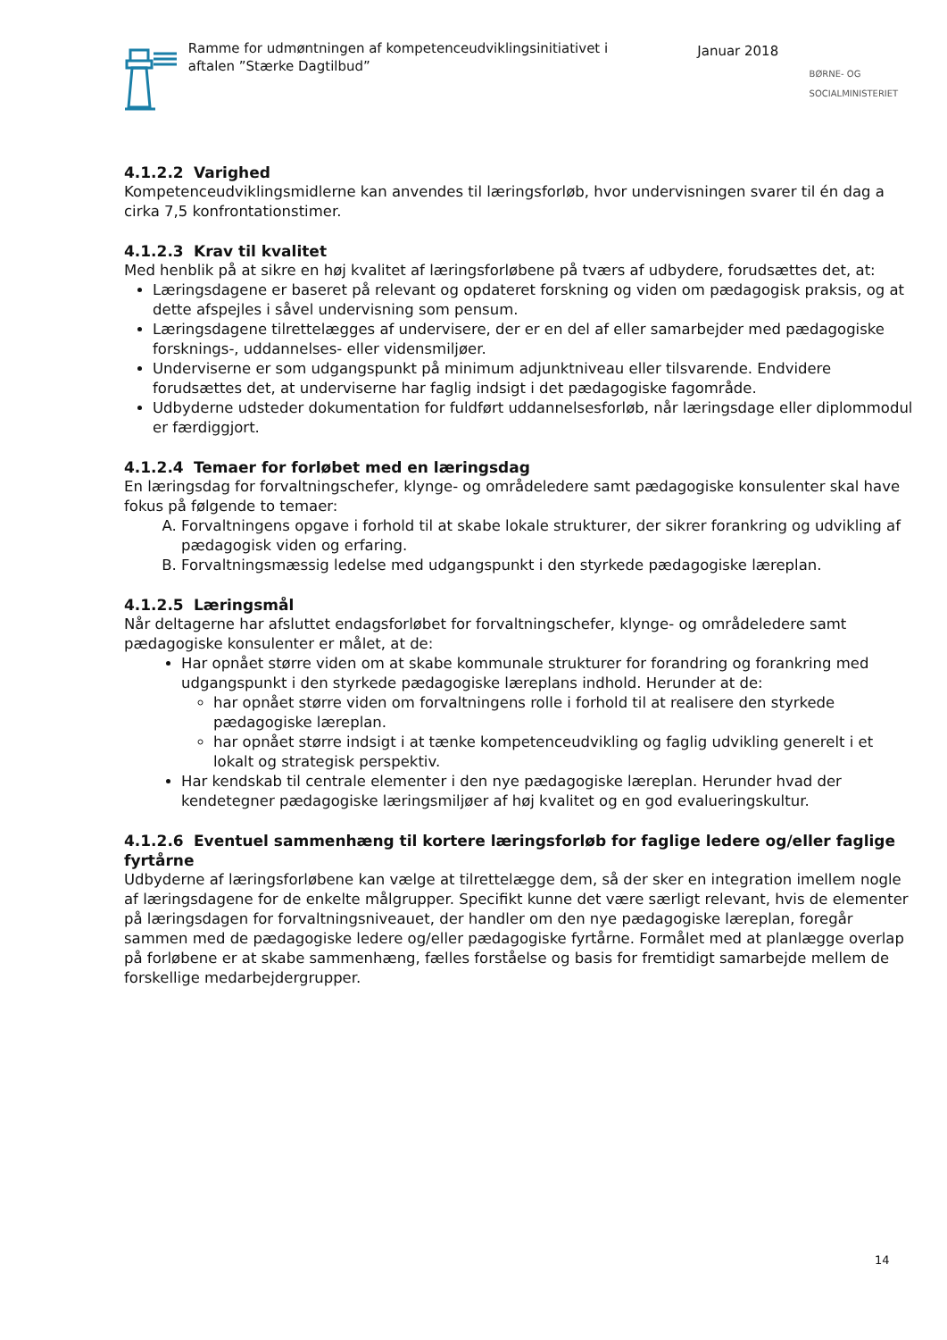Ramme for udmøntningen af kompetenceudviklingsinitiativet i aftalen ”Stærke Dagtilbud”
Januar 2018
BØRNE- OG SOCIALMINISTERIET
4.1.2.2 Varighed
Kompetenceudviklingsmidlerne kan anvendes til læringsforløb, hvor undervisningen svarer til én dag a cirka 7,5 konfrontationstimer.
4.1.2.3 Krav til kvalitet
Med henblik på at sikre en høj kvalitet af læringsforløbene på tværs af udbydere, forudsættes det, at:
Læringsdagene er baseret på relevant og opdateret forskning og viden om pædagogisk praksis, og at dette afspejles i såvel undervisning som pensum.
Læringsdagene tilrettelægges af undervisere, der er en del af eller samarbejder med pædagogiske forsknings-, uddannelses- eller vidensmiljøer.
Underviserne er som udgangspunkt på minimum adjunktniveau eller tilsvarende. Endvidere forudsættes det, at underviserne har faglig indsigt i det pædagogiske fagområde.
Udbyderne udsteder dokumentation for fuldført uddannelsesforløb, når læringsdage eller diplommodul er færdiggjort.
4.1.2.4 Temaer for forløbet med en læringsdag
En læringsdag for forvaltningschefer, klynge- og områdeledere samt pædagogiske konsulenter skal have fokus på følgende to temaer:
A. Forvaltningens opgave i forhold til at skabe lokale strukturer, der sikrer forankring og udvikling af pædagogisk viden og erfaring.
B. Forvaltningsmæssig ledelse med udgangspunkt i den styrkede pædagogiske læreplan.
4.1.2.5 Læringsmål
Når deltagerne har afsluttet endagsforløbet for forvaltningschefer, klynge- og områdeledere samt pædagogiske konsulenter er målet, at de:
Har opnået større viden om at skabe kommunale strukturer for forandring og forankring med udgangspunkt i den styrkede pædagogiske læreplans indhold. Herunder at de:
har opnået større viden om forvaltningens rolle i forhold til at realisere den styrkede pædagogiske læreplan.
har opnået større indsigt i at tænke kompetenceudvikling og faglig udvikling generelt i et lokalt og strategisk perspektiv.
Har kendskab til centrale elementer i den nye pædagogiske læreplan. Herunder hvad der kendetegner pædagogiske læringsmiljøer af høj kvalitet og en god evalueringskultur.
4.1.2.6 Eventuel sammenhæng til kortere læringsforløb for faglige ledere og/eller faglige fyrtårne
Udbyderne af læringsforløbene kan vælge at tilrettelægge dem, så der sker en integration imellem nogle af læringsdagene for de enkelte målgrupper. Specifikt kunne det være særligt relevant, hvis de elementer på læringsdagen for forvaltningsniveauet, der handler om den nye pædagogiske læreplan, foregår sammen med de pædagogiske ledere og/eller pædagogiske fyrtårne. Formålet med at planlægge overlap på forløbene er at skabe sammenhæng, fælles forståelse og basis for fremtidigt samarbejde mellem de forskellige medarbejdergrupper.
14